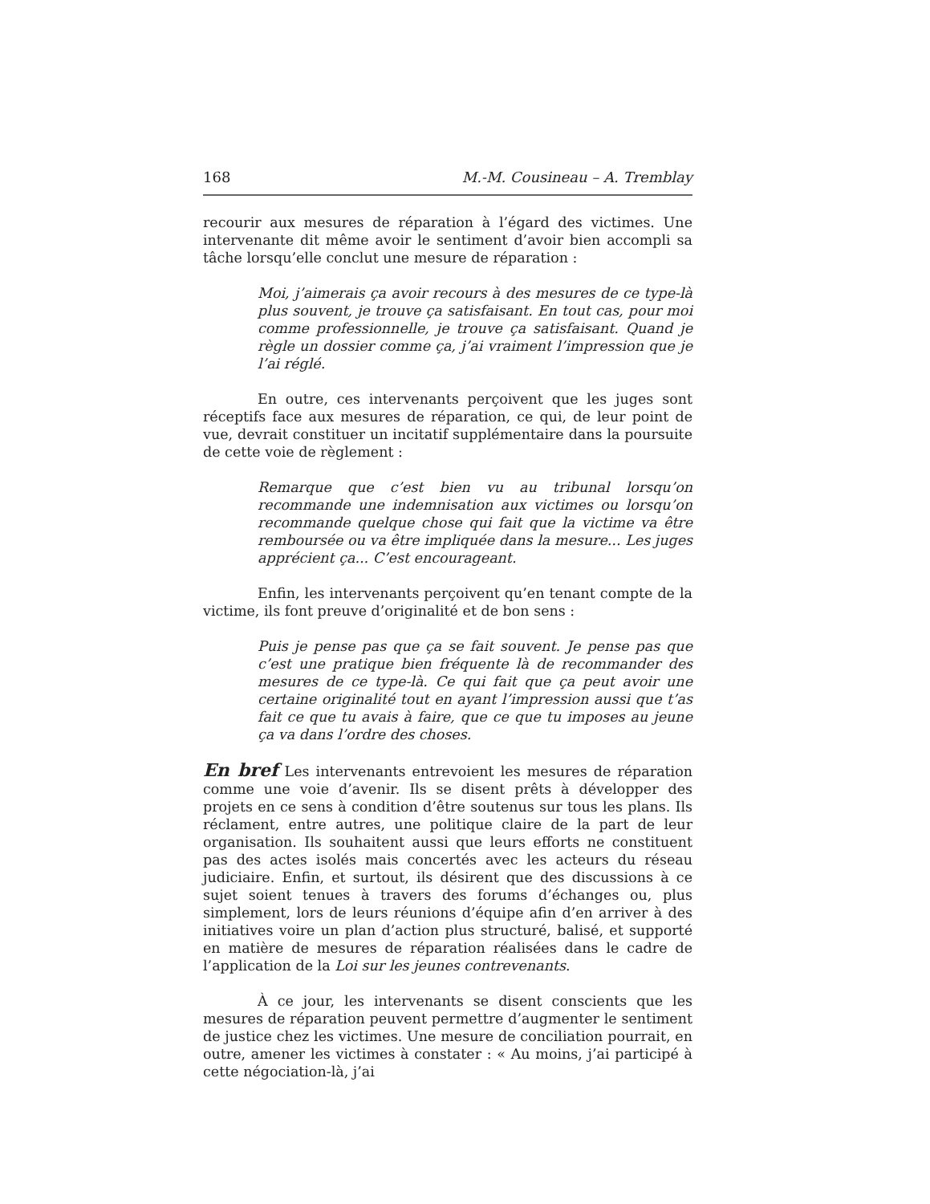168 M.-M. Cousineau – A. Tremblay
recourir aux mesures de réparation à l’égard des victimes. Une intervenante dit même avoir le sentiment d’avoir bien accompli sa tâche lorsqu’elle conclut une mesure de réparation :
Moi, j’aimerais ça avoir recours à des mesures de ce type-là plus souvent, je trouve ça satisfaisant. En tout cas, pour moi comme professionnelle, je trouve ça satisfaisant. Quand je règle un dossier comme ça, j’ai vraiment l’impression que je l’ai réglé.
En outre, ces intervenants perçoivent que les juges sont réceptifs face aux mesures de réparation, ce qui, de leur point de vue, devrait constituer un incitatif supplémentaire dans la poursuite de cette voie de règlement :
Remarque que c’est bien vu au tribunal lorsqu’on recommande une indemnisation aux victimes ou lorsqu’on recommande quelque chose qui fait que la victime va être remboursée ou va être impliquée dans la mesure... Les juges apprécient ça... C’est encourageant.
Enfin, les intervenants perçoivent qu’en tenant compte de la victime, ils font preuve d’originalité et de bon sens :
Puis je pense pas que ça se fait souvent. Je pense pas que c’est une pratique bien fréquente là de recommander des mesures de ce type-là. Ce qui fait que ça peut avoir une certaine originalité tout en ayant l’impression aussi que t’as fait ce que tu avais à faire, que ce que tu imposes au jeune ça va dans l’ordre des choses.
En bref Les intervenants entrevoient les mesures de réparation comme une voie d’avenir. Ils se disent prêts à développer des projets en ce sens à condition d’être soutenus sur tous les plans. Ils réclament, entre autres, une politique claire de la part de leur organisation. Ils souhaitent aussi que leurs efforts ne constituent pas des actes isolés mais concertés avec les acteurs du réseau judiciaire. Enfin, et surtout, ils désirent que des discussions à ce sujet soient tenues à travers des forums d’échanges ou, plus simplement, lors de leurs réunions d’équipe afin d’en arriver à des initiatives voire un plan d’action plus structuré, balisé, et supporté en matière de mesures de réparation réalisées dans le cadre de l’application de la Loi sur les jeunes contrevenants.
À ce jour, les intervenants se disent conscients que les mesures de réparation peuvent permettre d’augmenter le sentiment de justice chez les victimes. Une mesure de conciliation pourrait, en outre, amener les victimes à constater : « Au moins, j’ai participé à cette négociation-là, j’ai